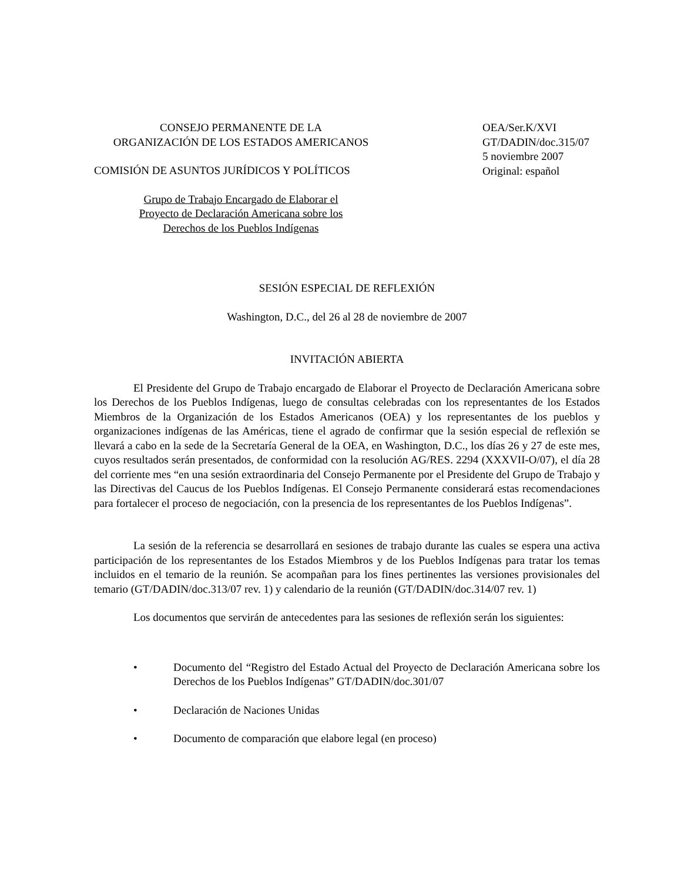CONSEJO PERMANENTE DE LA
ORGANIZACIÓN DE LOS ESTADOS AMERICANOS
COMISIÓN DE ASUNTOS JURÍDICOS Y POLÍTICOS
Grupo de Trabajo Encargado de Elaborar el
Proyecto de Declaración Americana sobre los
Derechos de los Pueblos Indígenas
OEA/Ser.K/XVI
GT/DADIN/doc.315/07
5 noviembre 2007
Original: español
SESIÓN ESPECIAL DE REFLEXIÓN
Washington, D.C., del 26 al 28 de noviembre de 2007
INVITACIÓN ABIERTA
El Presidente del Grupo de Trabajo encargado de Elaborar el Proyecto de Declaración Americana sobre los Derechos de los Pueblos Indígenas, luego de consultas celebradas con los representantes de los Estados Miembros de la Organización de los Estados Americanos (OEA) y los representantes de los pueblos y organizaciones indígenas de las Américas, tiene el agrado de confirmar que la sesión especial de reflexión se llevará a cabo en la sede de la Secretaría General de la OEA, en Washington, D.C., los días 26 y 27 de este mes, cuyos resultados serán presentados, de conformidad con la resolución AG/RES. 2294 (XXXVII-O/07), el día 28 del corriente mes “en una sesión extraordinaria del Consejo Permanente por el Presidente del Grupo de Trabajo y las Directivas del Caucus de los Pueblos Indígenas. El Consejo Permanente considerará estas recomendaciones para fortalecer el proceso de negociación, con la presencia de los representantes de los Pueblos Indígenas”.
La sesión de la referencia se desarrollará en sesiones de trabajo durante las cuales se espera una activa participación de los representantes de los Estados Miembros y de los Pueblos Indígenas para tratar los temas incluidos en el temario de la reunión. Se acompañan para los fines pertinentes las versiones provisionales del temario (GT/DADIN/doc.313/07 rev. 1) y calendario de la reunión (GT/DADIN/doc.314/07 rev. 1)
Los documentos que servirán de antecedentes para las sesiones de reflexión serán los siguientes:
• Documento del “Registro del Estado Actual del Proyecto de Declaración Americana sobre los Derechos de los Pueblos Indígenas” GT/DADIN/doc.301/07
• Declaración de Naciones Unidas
• Documento de comparación que elabore legal (en proceso)